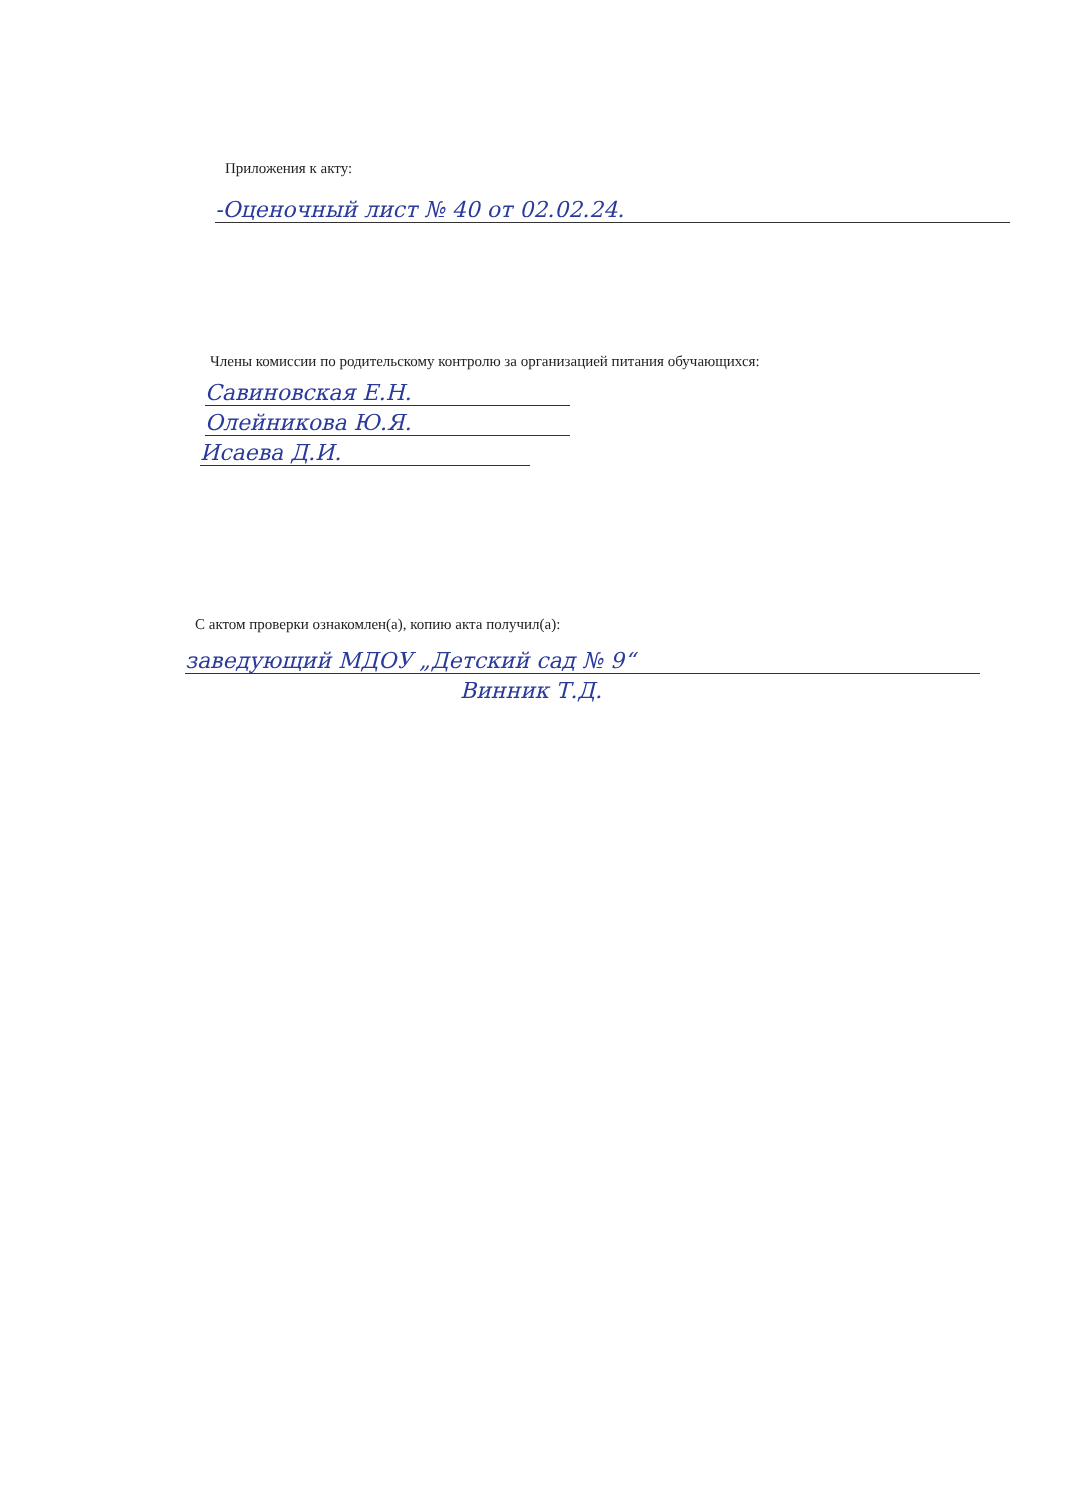Приложения к акту:
-Оценочный лист № 40 от 02.02.24.
Члены комиссии по родительскому контролю за организацией питания обучающихся:
Савиновская Е.Н.
Олейникова Ю.Я.
Исаева Д.И.
С актом проверки ознакомлен(а), копию акта получил(а):
заведующий МДОУ „Детский сад № 9“
Винник Т.Д.